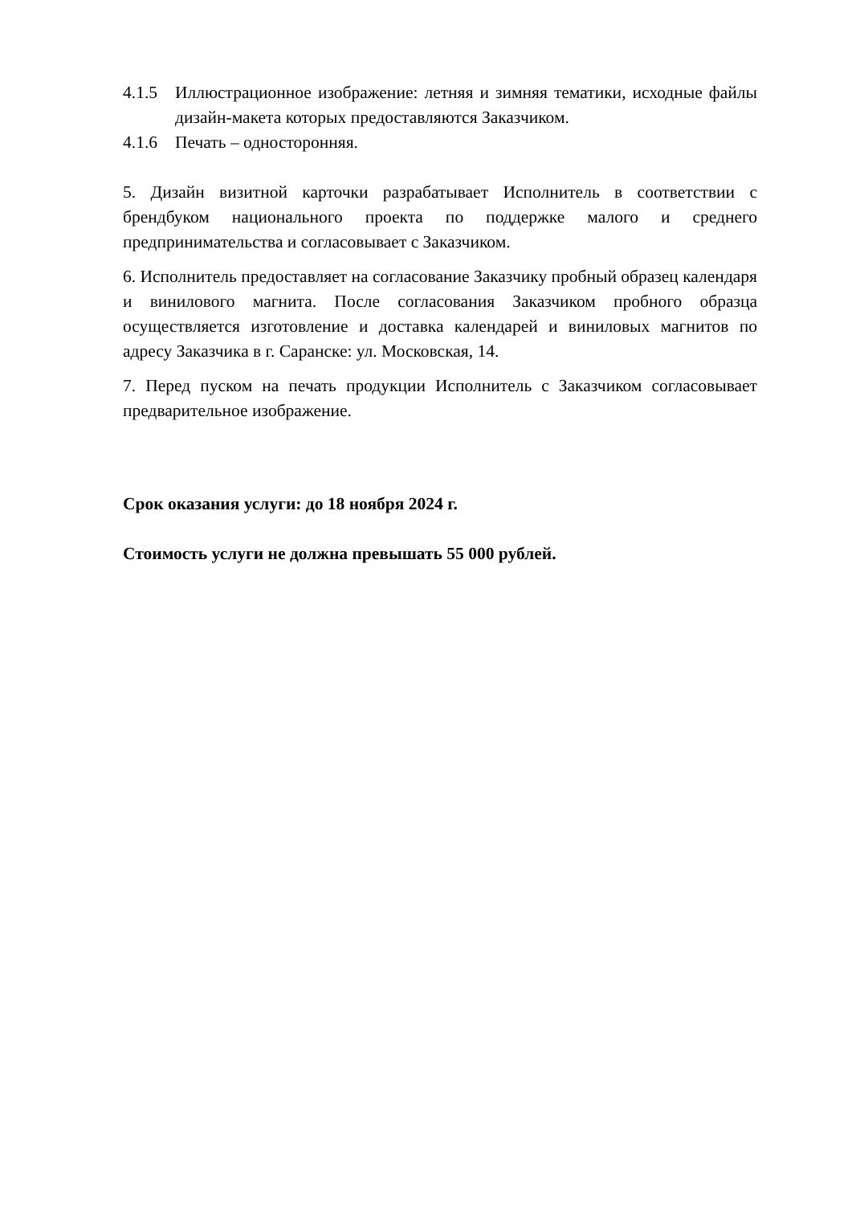4.1.5 Иллюстрационное изображение: летняя и зимняя тематики, исходные файлы дизайн-макета которых предоставляются Заказчиком.
4.1.6 Печать – односторонняя.
5. Дизайн визитной карточки разрабатывает Исполнитель в соответствии с брендбуком национального проекта по поддержке малого и среднего предпринимательства и согласовывает с Заказчиком.
6. Исполнитель предоставляет на согласование Заказчику пробный образец календаря и винилового магнита. После согласования Заказчиком пробного образца осуществляется изготовление и доставка календарей и виниловых магнитов по адресу Заказчика в г. Саранске: ул. Московская, 14.
7. Перед пуском на печать продукции Исполнитель с Заказчиком согласовывает предварительное изображение.
Срок оказания услуги: до 18 ноября 2024 г.
Стоимость услуги не должна превышать 55 000 рублей.